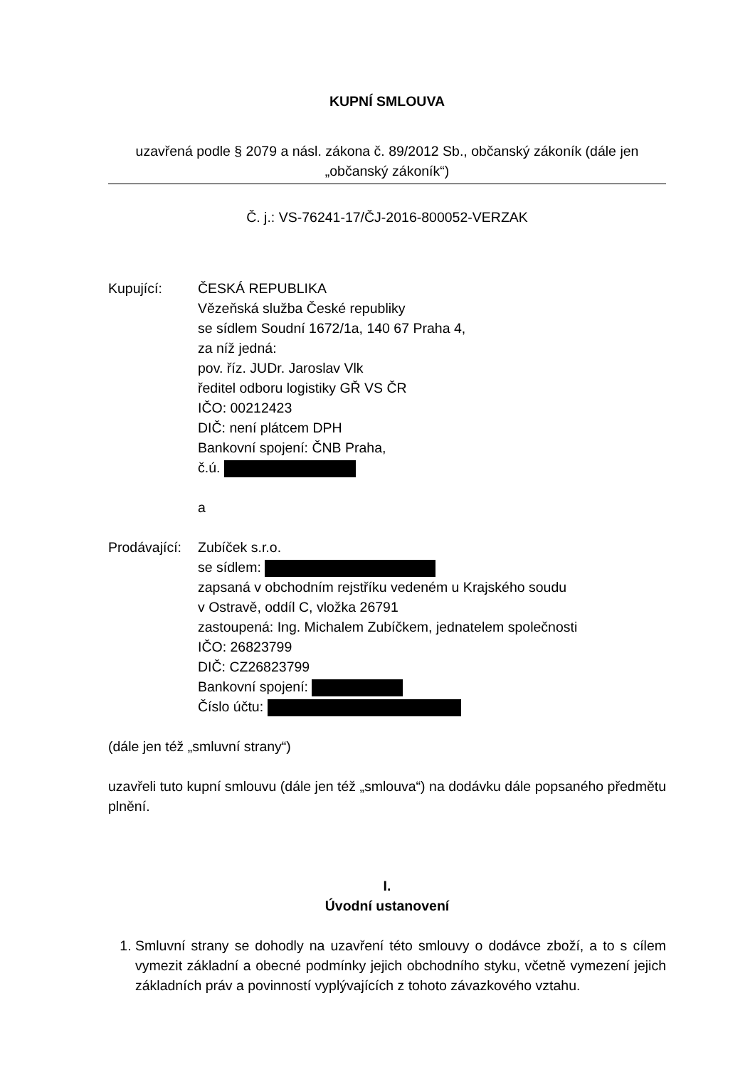KUPNÍ SMLOUVA
uzavřená podle § 2079 a násl. zákona č. 89/2012 Sb., občanský zákoník (dále jen „občanský zákoník“)
Č. j.: VS-76241-17/ČJ-2016-800052-VERZAK
Kupující: ČESKÁ REPUBLIKA
Vězeňská služba České republiky
se sídlem Soudní 1672/1a, 140 67 Praha 4,
za níž jedná:
pov. říz. JUDr. Jaroslav Vlk
ředitel odboru logistiky GŘ VS ČR
IČO: 00212423
DIČ: není plátcem DPH
Bankovní spojení: ČNB Praha,
č.ú.
a
Prodávající:
Zubíček s.r.o.
se sídlem:
zapsaná v obchodním rejstříku vedeném u Krajského soudu
v Ostravě, oddíl C, vložka 26791
zastoupená: Ing. Michalem Zubíčkem, jednatelem společnosti
IČO: 26823799
DIČ: CZ26823799
Bankovní spojení:
Číslo účtu:
(dále jen též „smluvní strany“)
uzavřeli tuto kupní smlouvu (dále jen též „smlouva“) na dodávku dále popsaného předmětu plnění.
I.
Úvodní ustanovení
1. Smluvní strany se dohodly na uzavření této smlouvy o dodávce zboží, a to s cílem vymezit základní a obecné podmínky jejich obchodního styku, včetně vymezení jejich základních práv a povinností vyplývajících z tohoto závazkového vztahu.